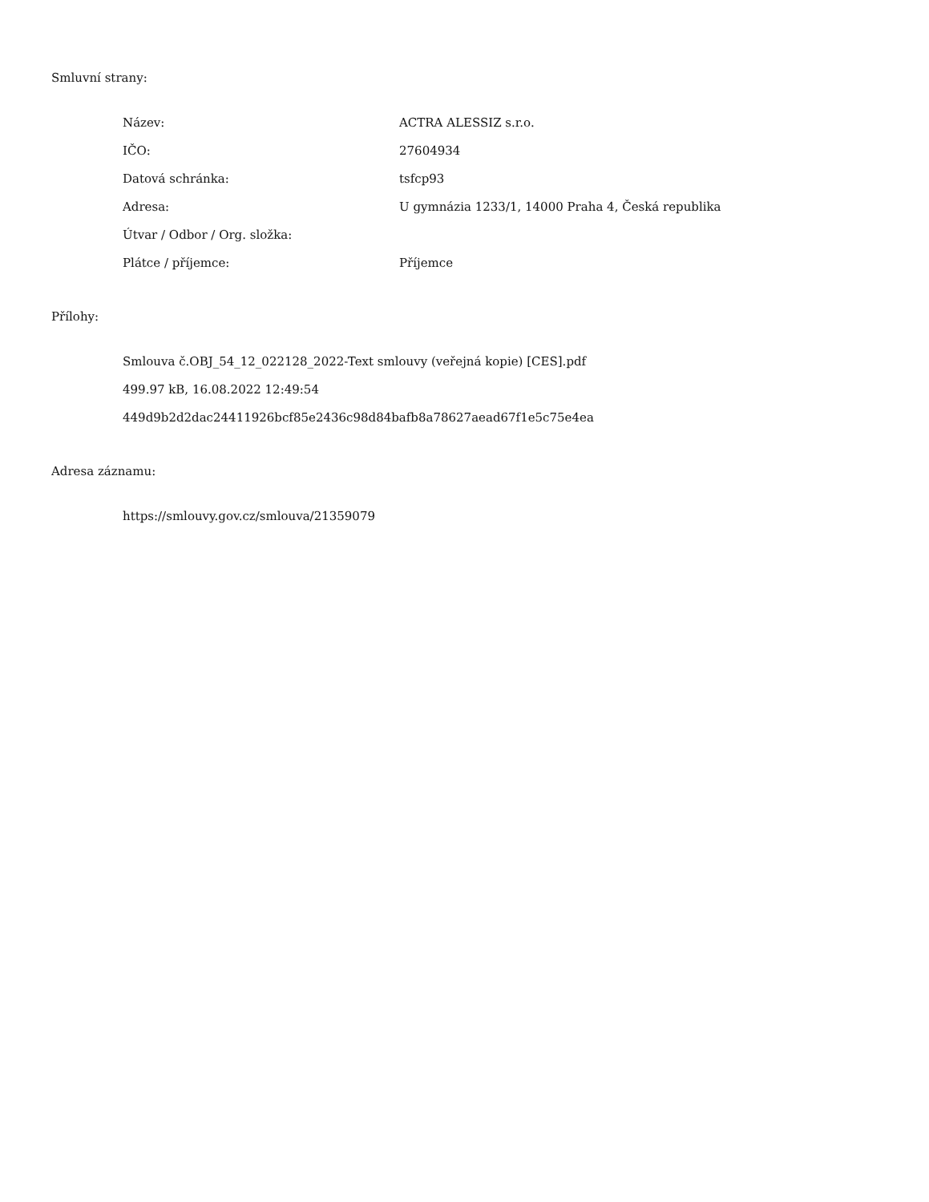Smluvní strany:
| Název: | ACTRA ALESSIZ s.r.o. |
| IČO: | 27604934 |
| Datová schránka: | tsfcp93 |
| Adresa: | U gymnázia 1233/1, 14000 Praha 4, Česká republika |
| Útvar / Odbor / Org. složka: | |
| Plátce / příjemce: | Příjemce |
Přílohy:
Smlouva č.OBJ_54_12_022128_2022-Text smlouvy (veřejná kopie) [CES].pdf
499.97 kB, 16.08.2022 12:49:54
449d9b2d2dac24411926bcf85e2436c98d84bafb8a78627aead67f1e5c75e4ea
Adresa záznamu:
https://smlouvy.gov.cz/smlouva/21359079